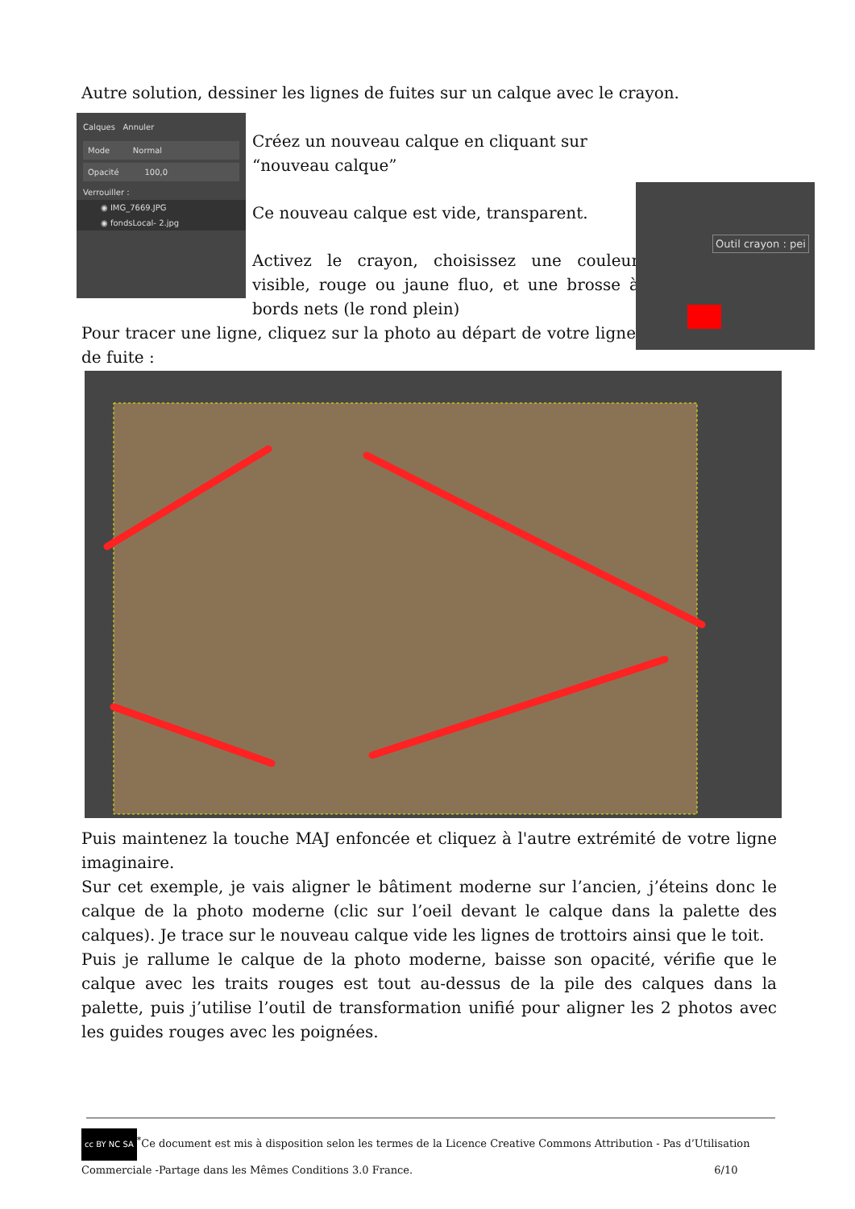Autre solution, dessiner les lignes de fuites sur un calque avec le crayon.
Calques Annuler
Mode Normal
Opacité 100,0
Verrouiller :
◉ IMG_7669.JPG
◉ fondsLocal- 2.jpg
Créez un nouveau calque en cliquant sur “nouveau calque”
Ce nouveau calque est vide, transparent.
Activez le crayon, choisissez une couleur visible, rouge ou jaune fluo, et une brosse à bords nets (le rond plein)
Outil crayon : pei
Pour tracer une ligne, cliquez sur la photo au départ de votre ligne de fuite :
Puis maintenez la touche MAJ enfoncée et cliquez à l'autre extrémité de votre ligne imaginaire.
Sur cet exemple, je vais aligner le bâtiment moderne sur l’ancien, j’éteins donc le calque de la photo moderne (clic sur l’oeil devant le calque dans la palette des calques). Je trace sur le nouveau calque vide les lignes de trottoirs ainsi que le toit.
Puis je rallume le calque de la photo moderne, baisse son opacité, vérifie que le calque avec les traits rouges est tout au-dessus de la pile des calques dans la palette, puis j’utilise l’outil de transformation unifié pour aligner les 2 photos avec les guides rouges avec les poignées.
cc BY NC SA<sup>*</sup>Ce document est mis à disposition selon les termes de la Licence Creative Commons Attribution - Pas d’Utilisation Commerciale -Partage dans les Mêmes Conditions 3.0 France. 6/10